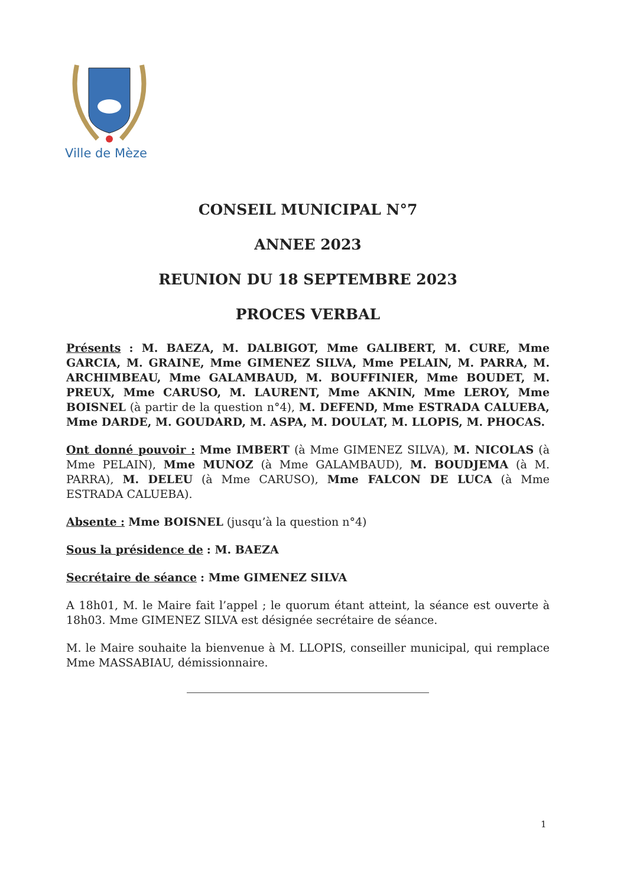Ville de Mèze
CONSEIL MUNICIPAL N°7
ANNEE 2023
REUNION DU 18 SEPTEMBRE 2023
PROCES VERBAL
Présents : M. BAEZA, M. DALBIGOT, Mme GALIBERT, M. CURE, Mme GARCIA, M. GRAINE, Mme GIMENEZ SILVA, Mme PELAIN, M. PARRA, M. ARCHIMBEAU, Mme GALAMBAUD, M. BOUFFINIER, Mme BOUDET, M. PREUX, Mme CARUSO, M. LAURENT, Mme AKNIN, Mme LEROY, Mme BOISNEL (à partir de la question n°4), M. DEFEND, Mme ESTRADA CALUEBA, Mme DARDE, M. GOUDARD, M. ASPA, M. DOULAT, M. LLOPIS, M. PHOCAS.
Ont donné pouvoir : Mme IMBERT (à Mme GIMENEZ SILVA), M. NICOLAS (à Mme PELAIN), Mme MUNOZ (à Mme GALAMBAUD), M. BOUDJEMA (à M. PARRA), M. DELEU (à Mme CARUSO), Mme FALCON DE LUCA (à Mme ESTRADA CALUEBA).
Absente : Mme BOISNEL (jusqu’à la question n°4)
Sous la présidence de : M. BAEZA
Secrétaire de séance : Mme GIMENEZ SILVA
A 18h01, M. le Maire fait l’appel ; le quorum étant atteint, la séance est ouverte à 18h03. Mme GIMENEZ SILVA est désignée secrétaire de séance.
M. le Maire souhaite la bienvenue à M. LLOPIS, conseiller municipal, qui remplace Mme MASSABIAU, démissionnaire.
1